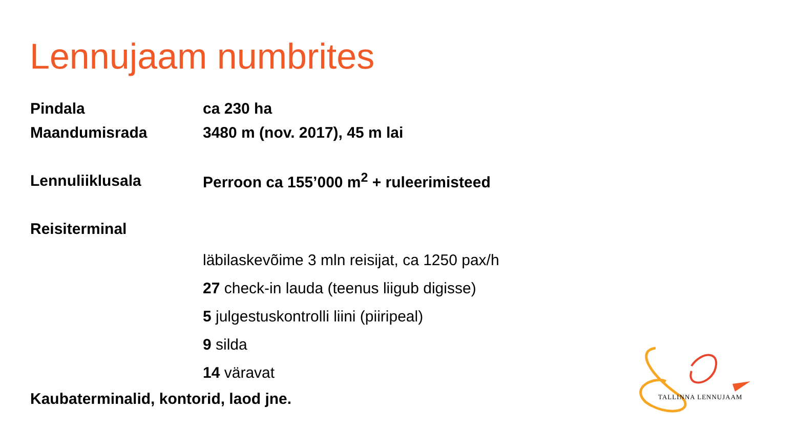Lennujaam numbrites
Pindala ca 230 ha
Maandumisrada 3480 m (nov. 2017), 45 m lai
Lennuliiklusala Perroon ca 155’000 m<sup>2</sup> + ruleerimisteed
Reisiterminal
läbilaskevõime 3 mln reisijat, ca 1250 pax/h
27 check-in lauda (teenus liigub digisse)
5 julgestuskontrolli liini (piiripeal)
9 silda
14 väravat
Kaubaterminalid, kontorid, laod jne.
TALLINNA LENNUJAAM